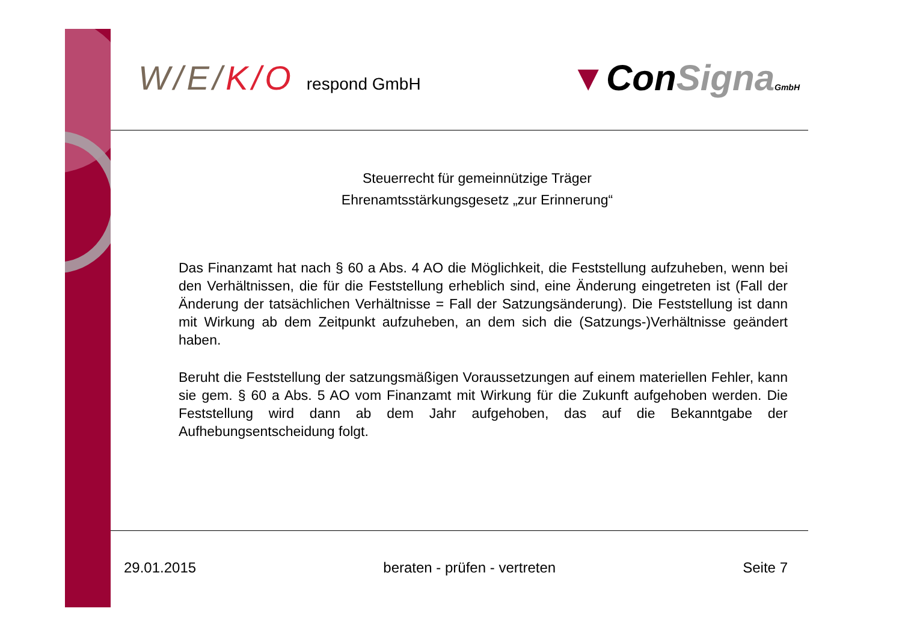W/E/K/O respond GmbH
▼ConSigna GmbH
Steuerrecht für gemeinnützige Träger
Ehrenamtsstärkungsgesetz „zur Erinnerung“
Das Finanzamt hat nach § 60 a Abs. 4 AO die Möglichkeit, die Feststellung aufzuheben, wenn bei den Verhältnissen, die für die Feststellung erheblich sind, eine Änderung eingetreten ist (Fall der Änderung der tatsächlichen Verhältnisse = Fall der Satzungsänderung). Die Feststellung ist dann mit Wirkung ab dem Zeitpunkt aufzuheben, an dem sich die (Satzungs-)Verhältnisse geändert haben.
Beruht die Feststellung der satzungsmäßigen Voraussetzungen auf einem materiellen Fehler, kann sie gem. § 60 a Abs. 5 AO vom Finanzamt mit Wirkung für die Zukunft aufgehoben werden. Die Feststellung wird dann ab dem Jahr aufgehoben, das auf die Bekanntgabe der Aufhebungsentscheidung folgt.
29.01.2015 beraten - prüfen - vertreten Seite 7